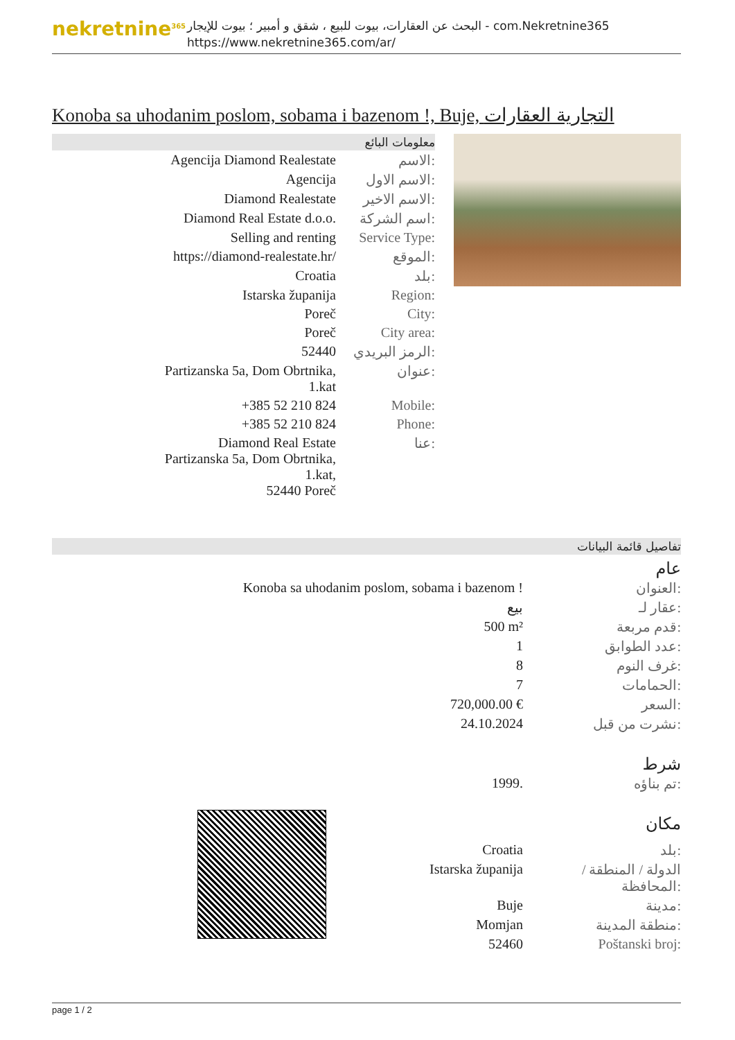nekretnine<sup>365</sup>
البحث عن العقارات، بيوت للبيع ، شقق و أمبير ؛ بيوت للإيجار - com.Nekretnine365
https://www.nekretnine365.com/ar/
Konoba sa uhodanim poslom, sobama i bazenom !, Buje, التجارية العقارات
معلومات البائع
| Agencija Diamond Realestate | الاسم: |
| Agencija | الاسم الاول: |
| Diamond Realestate | الاسم الاخير: |
| Diamond Real Estate d.o.o. | اسم الشركة: |
| Selling and renting | Service Type: |
| https://diamond-realestate.hr/ | الموقع: |
| Croatia | بلد: |
| Istarska županija | Region: |
| Poreč | City: |
| Poreč | City area: |
| 52440 | الرمز البريدي: |
| Partizanska 5a, Dom Obrtnika, 1.kat | عنوان: |
| +385 52 210 824 | Mobile: |
| +385 52 210 824 | Phone: |
| Diamond Real Estate Partizanska 5a, Dom Obrtnika, 1.kat, 52440 Poreč | عنا: |
تفاصيل قائمة البيانات
عام
| Konoba sa uhodanim poslom, sobama i bazenom ! | العنوان: |
| بيع | عقار لـ: |
| 500 m² | قدم مربعة: |
| 1 | عدد الطوابق: |
| 8 | غرف النوم: |
| 7 | الحمامات: |
| 720,000.00 € | السعر: |
| 24.10.2024 | نشرت من قبل: |
شرط
| 1999. | تم بناؤه: |
مكان
| Croatia | بلد: |
| Istarska županija | الدولة / المنطقة / المحافظة: |
| Buje | مدينة: |
| Momjan | منطقة المدينة: |
| 52460 | Poštanski broj: |
page 1 / 2